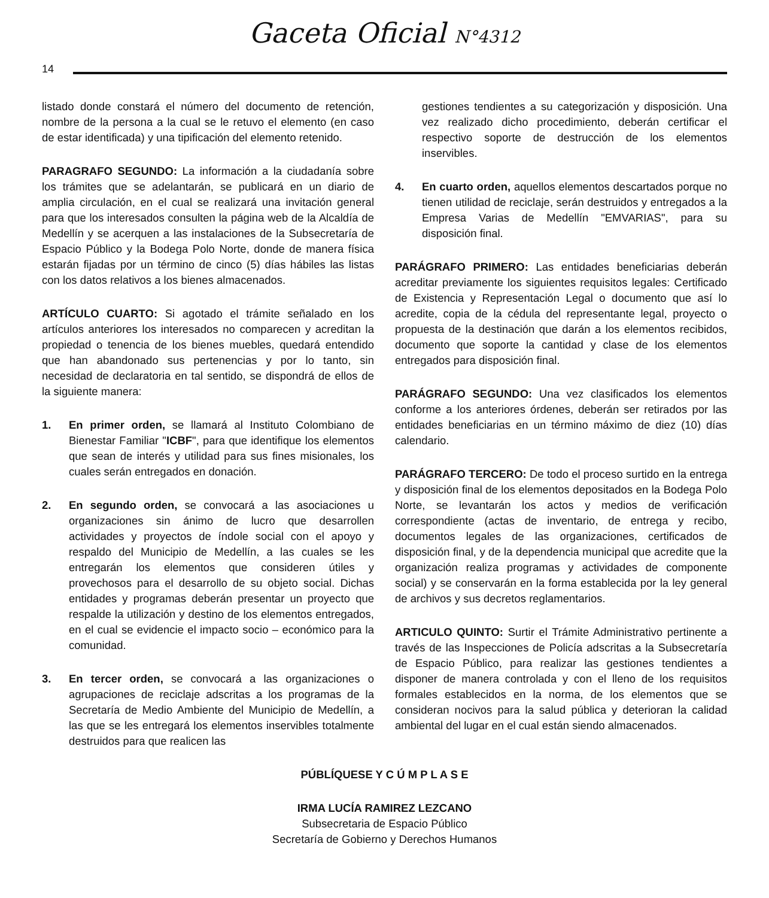Gaceta Oficial N°4312
14
listado donde constará el número del documento de retención, nombre de la persona a la cual se le retuvo el elemento (en caso de estar identificada) y una tipificación del elemento retenido.
PARAGRAFO SEGUNDO: La información a la ciudadanía sobre los trámites que se adelantarán, se publicará en un diario de amplia circulación, en el cual se realizará una invitación general para que los interesados consulten la página web de la Alcaldía de Medellín y se acerquen a las instalaciones de la Subsecretaría de Espacio Público y la Bodega Polo Norte, donde de manera física estarán fijadas por un término de cinco (5) días hábiles las listas con los datos relativos a los bienes almacenados.
ARTÍCULO CUARTO: Si agotado el trámite señalado en los artículos anteriores los interesados no comparecen y acreditan la propiedad o tenencia de los bienes muebles, quedará entendido que han abandonado sus pertenencias y por lo tanto, sin necesidad de declaratoria en tal sentido, se dispondrá de ellos de la siguiente manera:
1. En primer orden, se llamará al Instituto Colombiano de Bienestar Familiar "ICBF", para que identifique los elementos que sean de interés y utilidad para sus fines misionales, los cuales serán entregados en donación.
2. En segundo orden, se convocará a las asociaciones u organizaciones sin ánimo de lucro que desarrollen actividades y proyectos de índole social con el apoyo y respaldo del Municipio de Medellín, a las cuales se les entregarán los elementos que consideren útiles y provechosos para el desarrollo de su objeto social. Dichas entidades y programas deberán presentar un proyecto que respalde la utilización y destino de los elementos entregados, en el cual se evidencie el impacto socio – económico para la comunidad.
3. En tercer orden, se convocará a las organizaciones o agrupaciones de reciclaje adscritas a los programas de la Secretaría de Medio Ambiente del Municipio de Medellín, a las que se les entregará los elementos inservibles totalmente destruidos para que realicen las
gestiones tendientes a su categorización y disposición. Una vez realizado dicho procedimiento, deberán certificar el respectivo soporte de destrucción de los elementos inservibles.
4. En cuarto orden, aquellos elementos descartados porque no tienen utilidad de reciclaje, serán destruidos y entregados a la Empresa Varias de Medellín "EMVARIAS", para su disposición final.
PARÁGRAFO PRIMERO: Las entidades beneficiarias deberán acreditar previamente los siguientes requisitos legales: Certificado de Existencia y Representación Legal o documento que así lo acredite, copia de la cédula del representante legal, proyecto o propuesta de la destinación que darán a los elementos recibidos, documento que soporte la cantidad y clase de los elementos entregados para disposición final.
PARÁGRAFO SEGUNDO: Una vez clasificados los elementos conforme a los anteriores órdenes, deberán ser retirados por las entidades beneficiarias en un término máximo de diez (10) días calendario.
PARÁGRAFO TERCERO: De todo el proceso surtido en la entrega y disposición final de los elementos depositados en la Bodega Polo Norte, se levantarán los actos y medios de verificación correspondiente (actas de inventario, de entrega y recibo, documentos legales de las organizaciones, certificados de disposición final, y de la dependencia municipal que acredite que la organización realiza programas y actividades de componente social) y se conservarán en la forma establecida por la ley general de archivos y sus decretos reglamentarios.
ARTICULO QUINTO: Surtir el Trámite Administrativo pertinente a través de las Inspecciones de Policía adscritas a la Subsecretaría de Espacio Público, para realizar las gestiones tendientes a disponer de manera controlada y con el lleno de los requisitos formales establecidos en la norma, de los elementos que se consideran nocivos para la salud pública y deterioran la calidad ambiental del lugar en el cual están siendo almacenados.
PÚBLÍQUESE Y C Ú M P L A S E
IRMA LUCÍA RAMIREZ LEZCANO
Subsecretaria de Espacio Público
Secretaría de Gobierno y Derechos Humanos